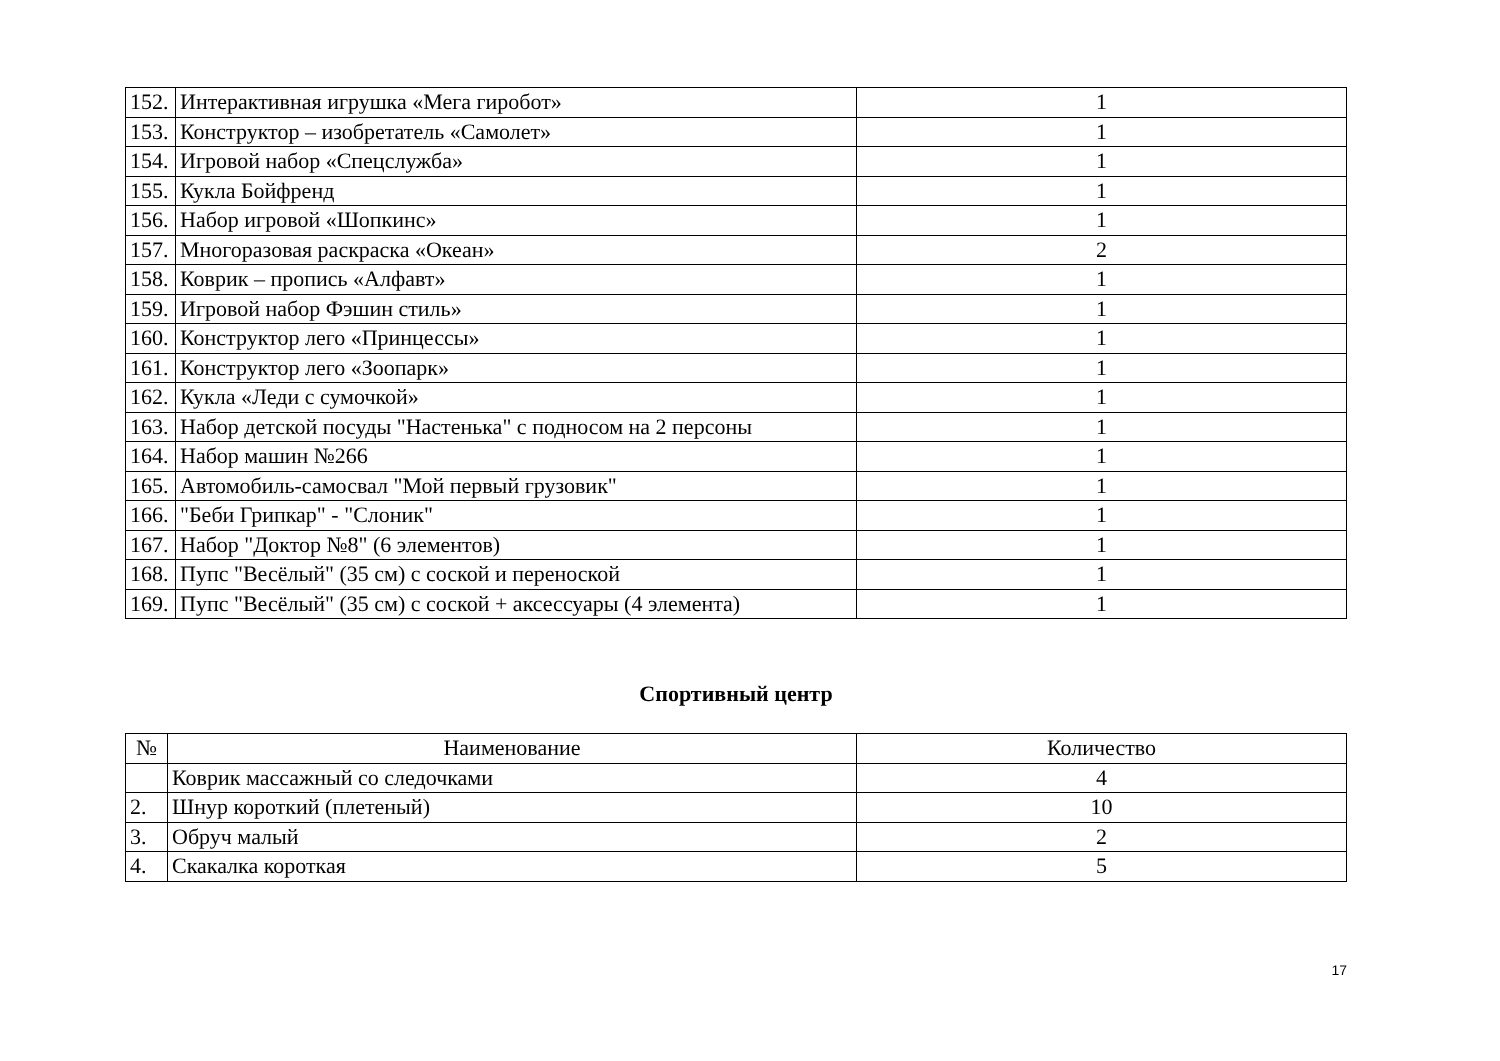| 152. | Интерактивная игрушка «Мега гиробот» | 1 |
| 153. | Конструктор – изобретатель «Самолет» | 1 |
| 154. | Игровой набор «Спецслужба» | 1 |
| 155. | Кукла Бойфренд | 1 |
| 156. | Набор игровой «Шопкинс» | 1 |
| 157. | Многоразовая раскраска «Океан» | 2 |
| 158. | Коврик – пропись «Алфавт» | 1 |
| 159. | Игровой набор Фэшин стиль» | 1 |
| 160. | Конструктор лего «Принцессы» | 1 |
| 161. | Конструктор лего «Зоопарк» | 1 |
| 162. | Кукла «Леди с сумочкой» | 1 |
| 163. | Набор детской посуды "Настенька" с подносом на 2 персоны | 1 |
| 164. | Набор машин №266 | 1 |
| 165. | Автомобиль-самосвал "Мой первый грузовик" | 1 |
| 166. | "Беби Грипкар" - "Слоник" | 1 |
| 167. | Набор "Доктор №8" (6 элементов) | 1 |
| 168. | Пупс "Весёлый" (35 см) с соской и переноской | 1 |
| 169. | Пупс "Весёлый" (35 см) с соской + аксессуары (4 элемента) | 1 |
Спортивный центр
| № | Наименование | Количество |
| --- | --- | --- |
| | Коврик массажный со следочками | 4 |
| 2. | Шнур короткий (плетеный) | 10 |
| 3. | Обруч малый | 2 |
| 4. | Скакалка короткая | 5 |
17